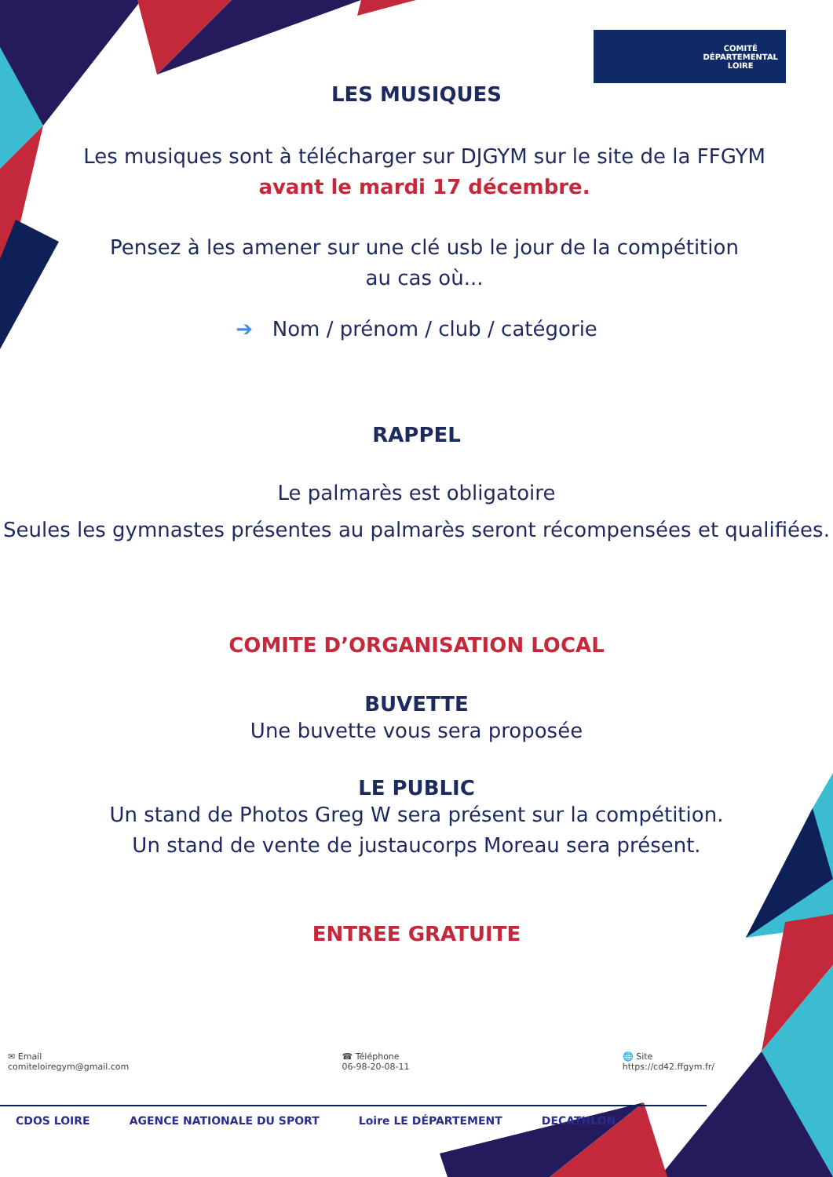COMITÉ
DÉPARTEMENTAL
LOIRE
LES MUSIQUES
Les musiques sont à télécharger sur DJGYM sur le site de la FFGYM
avant le mardi 17 décembre.
Pensez à les amener sur une clé usb le jour de la compétition
au cas où...
➔ Nom / prénom / club / catégorie
RAPPEL
Le palmarès est obligatoire
Seules les gymnastes présentes au palmarès seront récompensées et qualifiées.
COMITE D’ORGANISATION LOCAL
BUVETTE
Une buvette vous sera proposée
LE PUBLIC
Un stand de Photos Greg W sera présent sur la compétition.
Un stand de vente de justaucorps Moreau sera présent.
ENTREE GRATUITE
✉ Email
comiteloiregym@gmail.com
☎ Téléphone
06-98-20-08-11
🌐 Site
https://cd42.ffgym.fr/
CDOS LOIRE AGENCE NATIONALE DU SPORT Loire LE DÉPARTEMENT DECATHLON